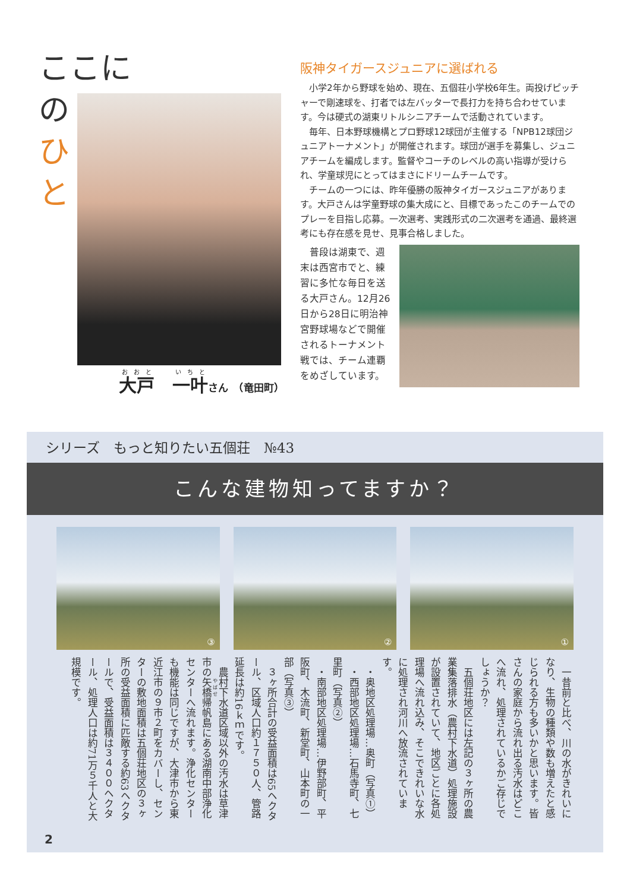ここに
の
ひ
と
大戸　一叶さん　（竜田町）
阪神タイガースジュニアに選ばれる
小学2年から野球を始め、現在、五個荘小学校6年生。両投げピッチャーで剛速球を、打者では左バッターで長打力を持ち合わせています。今は硬式の湖東リトルシニアチームで活動されています。
毎年、日本野球機構とプロ野球12球団が主催する「NPB12球団ジュニアトーナメント」が開催されます。球団が選手を募集し、ジュニアチームを編成します。監督やコーチのレベルの高い指導が受けられ、学童球児にとってはまさにドリームチームです。
チームの一つには、昨年優勝の阪神タイガースジュニアがあります。大戸さんは学童野球の集大成にと、目標であったこのチームでのプレーを目指し応募。一次選考、実践形式の二次選考を通過、最終選考にも存在感を見せ、見事合格しました。
普段は湖東で、週末は西宮市でと、練習に多忙な毎日を送る大戸さん。12月26日から28日に明治神宮野球場などで開催されるトーナメント戦では、チーム連覇をめざしています。
シリーズ　もっと知りたい五個荘　№43
こんな建物知ってますか？
③
②
①
一昔前と比べ、川の水がきれいになり、生物の種類や数も増えたと感じられる方も多いかと思います。皆さんの家庭から流れ出る汚水はどこへ流れ、処理されているかご存じでしょうか？
五個荘地区には左記の３ヶ所の農業集落排水（農村下水道）処理施設が設置されていて、地区ごとに各処理場へ流れ込み、そこできれいな水に処理され河川へ放流されています。
・奥地区処理場…奥町（写真①）
・西部地区処理場…石馬寺町、七里町（写真②）
・南部地区処理場…伊野部町、平阪町、木流町、新堂町、山本町の一部（写真③）
３ヶ所合計の受益面積は65ヘクタール、区域人口約１７５０人、管路延長は約16ｋｍです。
農村下水道区域以外の汚水は草津市の矢橋帰帆島にある湖南中部浄化センターへ流れます。浄化センターも機能は同じですが、大津市から東近江市の９市２町をカバーし、センターの敷地面積は五個荘地区の３ヶ所の受益面積に匹敵する約63ヘクタールで、受益面積は３４００ヘクタール、処理人口は約71万５千人と大規模です。
2